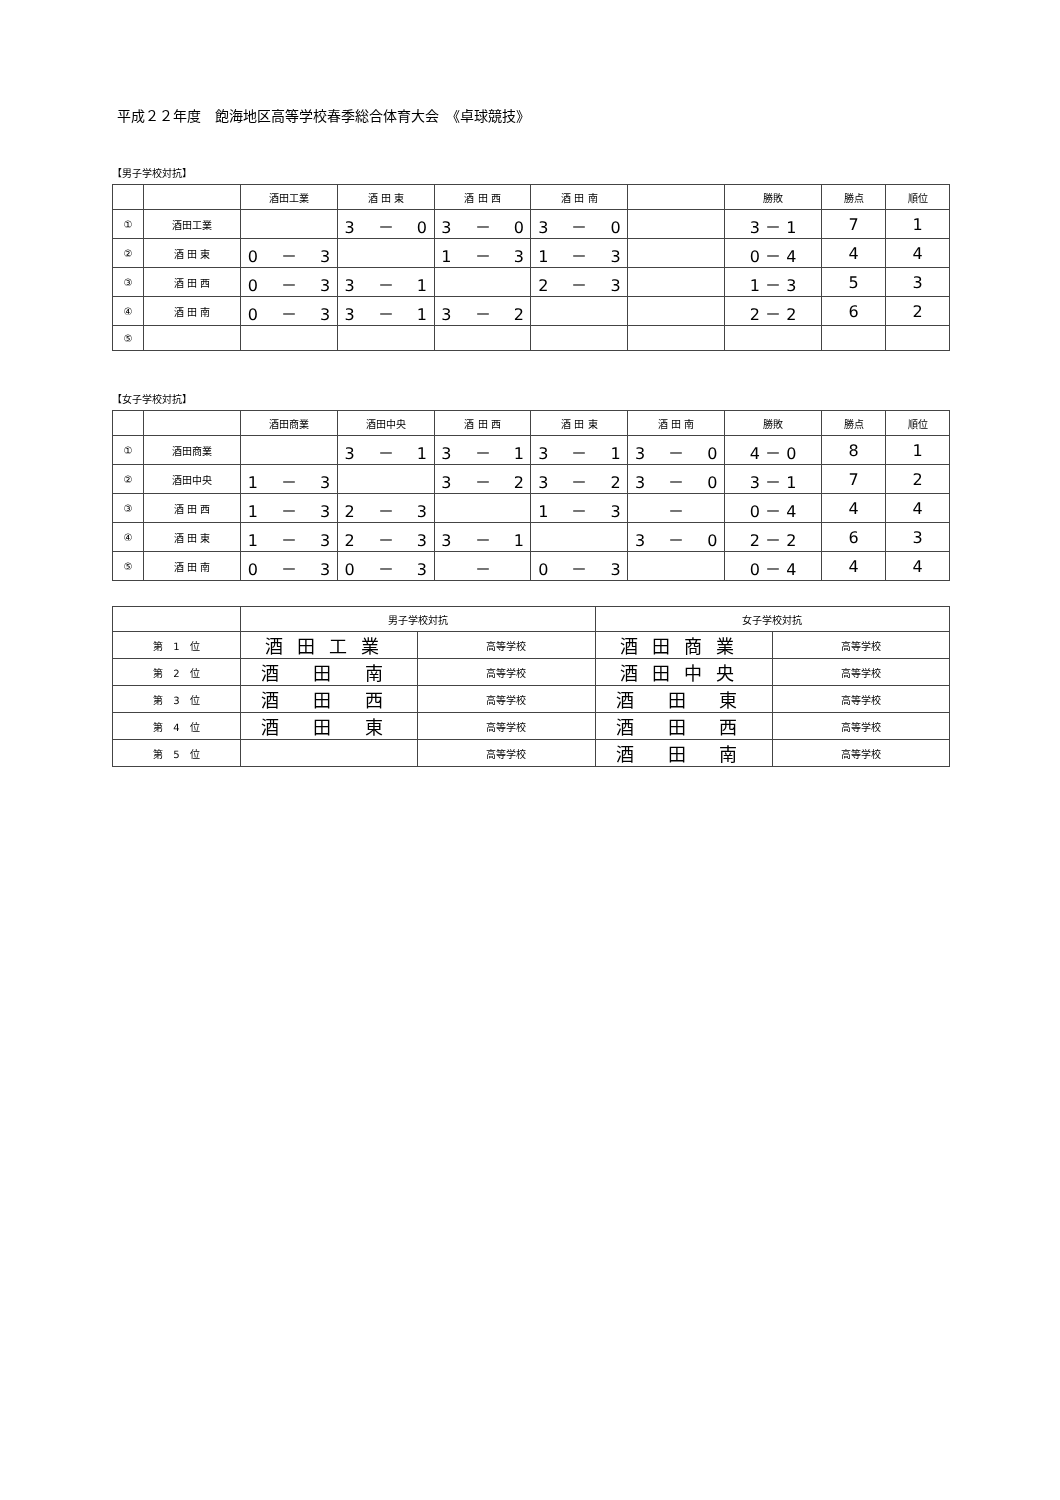平成２２年度　飽海地区高等学校春季総合体育大会　《卓球競技》
【男子学校対抗】
| | | 酒田工業 | 酒 田 東 | 酒 田 西 | 酒 田 南 | | 勝敗 | 勝点 | 順位 |
| --- | --- | --- | --- | --- | --- | --- | --- | --- | --- |
| ① | 酒田工業 | | 3 － 0 | 3 － 0 | 3 － 0 | | 3 － 1 | 7 | 1 |
| ② | 酒 田 東 | 0 － 3 | | 1 － 3 | 1 － 3 | | 0 － 4 | 4 | 4 |
| ③ | 酒 田 西 | 0 － 3 | 3 － 1 | | 2 － 3 | | 1 － 3 | 5 | 3 |
| ④ | 酒 田 南 | 0 － 3 | 3 － 1 | 3 － 2 | | | 2 － 2 | 6 | 2 |
| ⑤ | | | | | | | | | |
【女子学校対抗】
| | | 酒田商業 | 酒田中央 | 酒 田 西 | 酒 田 東 | 酒 田 南 | 勝敗 | 勝点 | 順位 |
| --- | --- | --- | --- | --- | --- | --- | --- | --- | --- |
| ① | 酒田商業 | | 3 － 1 | 3 － 1 | 3 － 1 | 3 － 0 | 4 － 0 | 8 | 1 |
| ② | 酒田中央 | 1 － 3 | | 3 － 2 | 3 － 2 | 3 － 0 | 3 － 1 | 7 | 2 |
| ③ | 酒 田 西 | 1 － 3 | 2 － 3 | | 1 － 3 | － | 0 － 4 | 4 | 4 |
| ④ | 酒 田 東 | 1 － 3 | 2 － 3 | 3 － 1 | | 3 － 0 | 2 － 2 | 6 | 3 |
| ⑤ | 酒 田 南 | 0 － 3 | 0 － 3 | － | 0 － 3 | | 0 － 4 | 4 | 4 |
| | 男子学校対抗 | | 女子学校対抗 | |
| --- | --- | --- | --- | --- |
| 第 1 位 | 酒田工業 | 高等学校 | 酒田商業 | 高等学校 |
| 第 2 位 | 酒 田 南 | 高等学校 | 酒田中央 | 高等学校 |
| 第 3 位 | 酒 田 西 | 高等学校 | 酒 田 東 | 高等学校 |
| 第 4 位 | 酒 田 東 | 高等学校 | 酒 田 西 | 高等学校 |
| 第 5 位 | | 高等学校 | 酒 田 南 | 高等学校 |